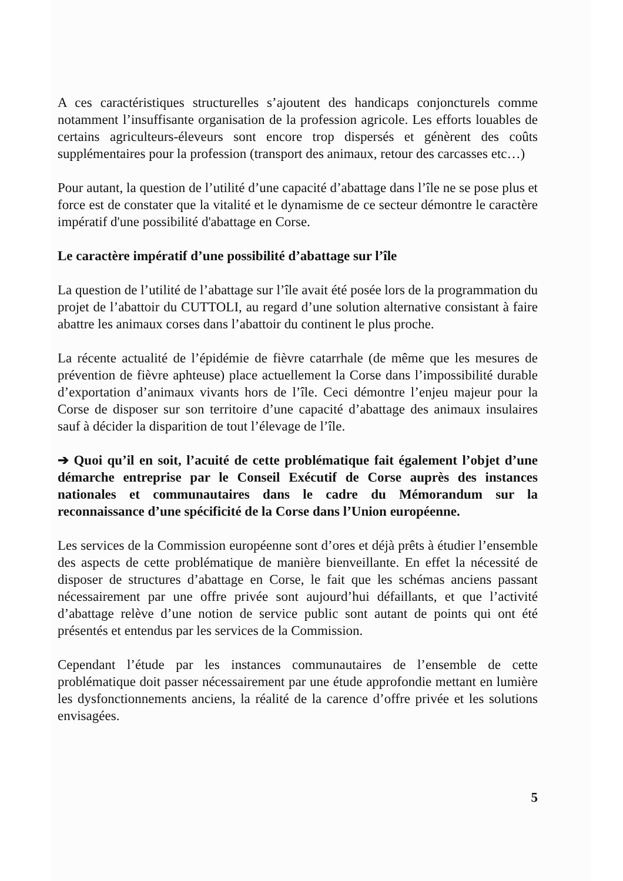A ces caractéristiques structurelles s’ajoutent des handicaps conjoncturels comme notamment l’insuffisante organisation de la profession agricole. Les efforts louables de certains agriculteurs-éleveurs sont encore trop dispersés et génèrent des coûts supplémentaires pour la profession (transport des animaux, retour des carcasses etc…)
Pour autant, la question de l’utilité d’une capacité d’abattage dans l’île ne se pose plus et force est de constater que la vitalité et le dynamisme de ce secteur démontre le caractère impératif d'une possibilité d'abattage en Corse.
Le caractère impératif d’une possibilité d’abattage sur l’île
La question de l’utilité de l’abattage sur l’île avait été posée lors de la programmation du projet de l’abattoir du CUTTOLI, au regard d’une solution alternative consistant à faire abattre les animaux corses dans l’abattoir du continent le plus proche.
La récente actualité de l’épidémie de fièvre catarrhale (de même que les mesures de prévention de fièvre aphteuse) place actuellement la Corse dans l’impossibilité durable d’exportation d’animaux vivants hors de l’île. Ceci démontre l’enjeu majeur pour la Corse de disposer sur son territoire d’une capacité d’abattage des animaux insulaires sauf à décider la disparition de tout l’élevage de l’île.
➔ Quoi qu’il en soit, l’acuité de cette problématique fait également l’objet d’une démarche entreprise par le Conseil Exécutif de Corse auprès des instances nationales et communautaires dans le cadre du Mémorandum sur la reconnaissance d’une spécificité de la Corse dans l’Union européenne.
Les services de la Commission européenne sont d’ores et déjà prêts à étudier l’ensemble des aspects de cette problématique de manière bienveillante. En effet la nécessité de disposer de structures d’abattage en Corse, le fait que les schémas anciens passant nécessairement par une offre privée sont aujourd’hui défaillants, et que l’activité d’abattage relève d’une notion de service public sont autant de points qui ont été présentés et entendus par les services de la Commission.
Cependant l’étude par les instances communautaires de l’ensemble de cette problématique doit passer nécessairement par une étude approfondie mettant en lumière les dysfonctionnements anciens, la réalité de la carence d’offre privée et les solutions envisagées.
5